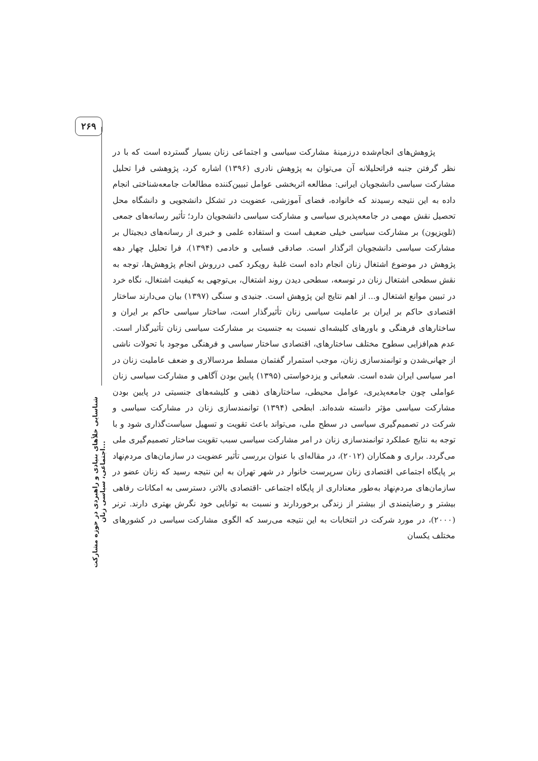۲۶۹
شناسایی خلأهای بنیادی و راهبردی در حوزه مشارکت اجتماعی، سیاسی زنان...
پژوهش‌های انجام‌شده درزمینهٔ مشارکت سیاسی و اجتماعی زنان بسیار گسترده است که با در نظر گرفتن جنبه فراتحلیلانه آن می‌توان به پژوهش نادری (۱۳۹۶) اشاره کرد، پژوهشی فرا تحلیل مشارکت سیاسی دانشجویان ایرانی: مطالعه اثربخشی عوامل تبیین‌کننده مطالعات جامعه‌شناختی انجام داده به این نتیجه رسیدند که خانواده، فضای آموزشی، عضویت در تشکل دانشجویی و دانشگاه محل تحصیل نقش مهمی در جامعه‌پذیری سیاسی و مشارکت سیاسی دانشجویان دارد؛ تأثیر رسانه‌های جمعی (تلویزیون) بر مشارکت سیاسی خیلی ضعیف است و استفاده علمی و خبری از رسانه‌های دیجیتال بر مشارکت سیاسی دانشجویان اثرگذار است. صادقی فسایی و خادمی (۱۳۹۴)، فرا تحلیل چهار دهه پژوهش در موضوع اشتغال زنان انجام داده است غلبهٔ رویکرد کمی درروش انجام پژوهش‌ها، توجه به نقش سطحی اشتغال زنان در توسعه، سطحی دیدن روند اشتغال، بی‌توجهی به کیفیت اشتغال، نگاه خرد در تبیین موانع اشتغال و... از اهم نتایج این پژوهش است. جنیدی و سنگی (۱۳۹۷) بیان می‌دارند ساختار اقتصادی حاکم بر ایران بر عاملیت سیاسی زنان تأثیرگذار است، ساختار سیاسی حاکم بر ایران و ساختارهای فرهنگی و باورهای کلیشه‌ای نسبت به جنسیت بر مشارکت سیاسی زنان تأثیرگذار است. عدم هم‌افزایی سطوح مختلف ساختارهای، اقتصادی ساختار سیاسی و فرهنگی موجود با تحولات ناشی از جهانی‌شدن و توانمندسازی زنان، موجب استمرار گفتمان مسلط مردسالاری و ضعف عاملیت زنان در امر سیاسی ایران شده است. شعبانی و یزدخواستی (۱۳۹۵) پایین بودن آگاهی و مشارکت سیاسی زنان عواملی چون جامعه‌پذیری، عوامل محیطی، ساختارهای ذهنی و کلیشه‌های جنسیتی در پایین بودن مشارکت سیاسی مؤثر دانسته شده‌اند. ابطحی (۱۳۹۴) توانمندسازی زنان در مشارکت سیاسی و شرکت در تصمیم‌گیری سیاسی در سطح ملی، می‌تواند باعث تقویت و تسهیل سیاست‌گذاری شود و با توجه به نتایج عملکرد توانمندسازی زنان در امر مشارکت سیاسی سبب تقویت ساختار تصمیم‌گیری ملی می‌گردد. براری و همکاران (۲۰۱۲)، در مقاله‌ای با عنوان بررسی تأثیر عضویت در سازمان‌های مردم‌نهاد بر پایگاه اجتماعی اقتصادی زنان سرپرست خانوار در شهر تهران به این نتیجه رسید که زنان عضو در سازمان‌های مردم‌نهاد به‌طور معناداری از پایگاه اجتماعی -اقتصادی بالاتر، دسترسی به امکانات رفاهی بیشتر و رضایتمندی از بیشتر از زندگی برخوردارند و نسبت به توانایی خود نگرش بهتری دارند. ترنر (۲۰۰۰)، در مورد شرکت در انتخابات به این نتیجه می‌رسد که الگوی مشارکت سیاسی در کشورهای مختلف یکسان